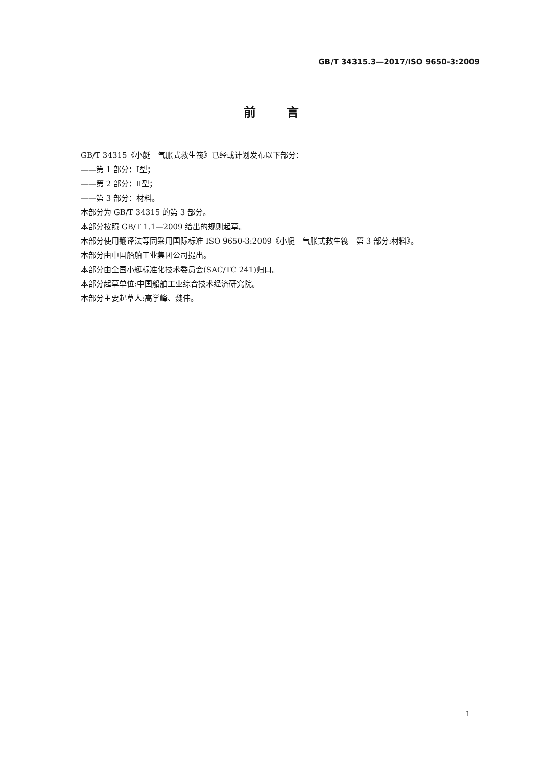GB/T 34315.3—2017/ISO 9650-3:2009
前言
GB/T 34315《小艇　气胀式救生筏》已经或计划发布以下部分：
——第 1 部分：Ⅰ型；
——第 2 部分：Ⅱ型；
——第 3 部分：材料。
本部分为 GB/T 34315 的第 3 部分。
本部分按照 GB/T 1.1—2009 给出的规则起草。
本部分使用翻译法等同采用国际标准 ISO 9650-3:2009《小艇　气胀式救生筏　第 3 部分:材料》。
本部分由中国船舶工业集团公司提出。
本部分由全国小艇标准化技术委员会(SAC/TC 241)归口。
本部分起草单位:中国船舶工业综合技术经济研究院。
本部分主要起草人:高学峰、魏伟。
I